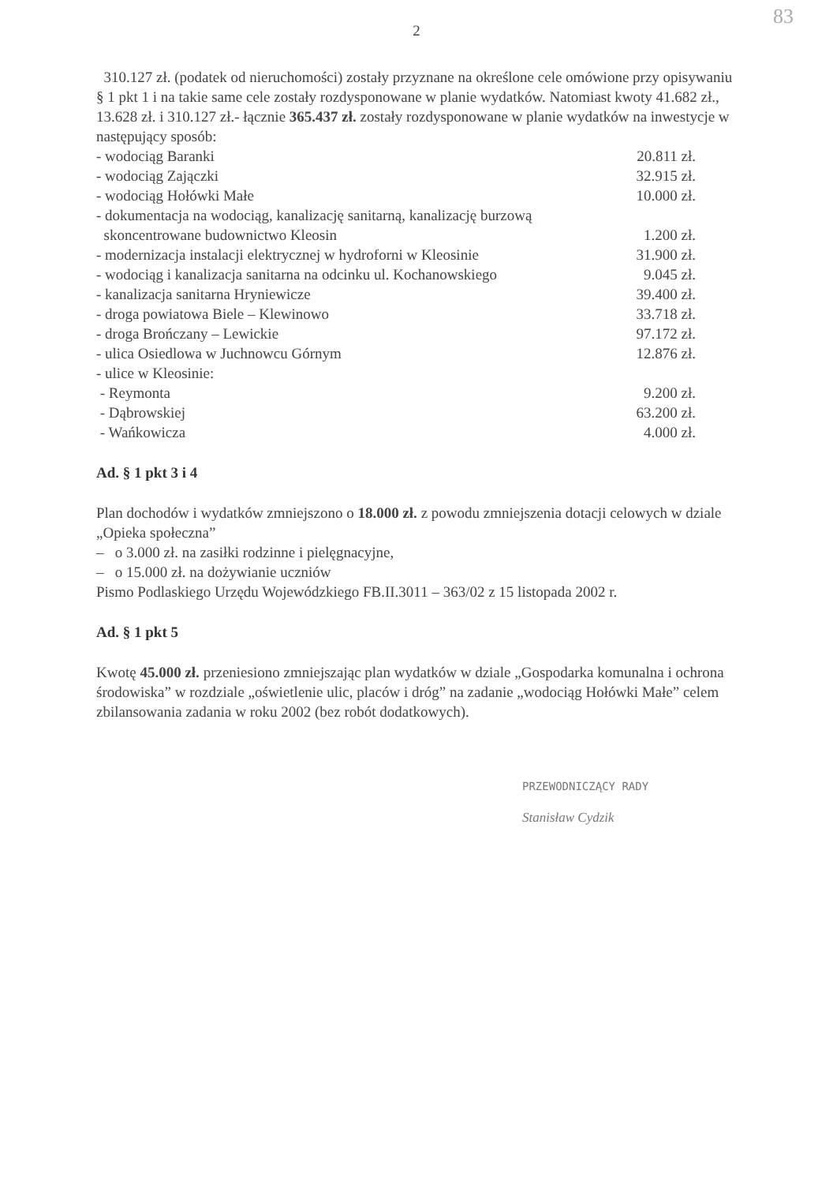2
83
310.127 zł. (podatek od nieruchomości) zostały przyznane na określone cele omówione przy opisywaniu § 1 pkt 1 i na takie same cele zostały rozdysponowane w planie wydatków. Natomiast kwoty 41.682 zł., 13.628 zł. i 310.127 zł.- łącznie 365.437 zł. zostały rozdysponowane w planie wydatków na inwestycje w następujący sposób:
| - wodociąg Baranki | 20.811 zł. |
| - wodociąg Zajączki | 32.915 zł. |
| - wodociąg Hołówki Małe | 10.000 zł. |
| - dokumentacja na wodociąg, kanalizację sanitarną, kanalizację burzową skoncentrowane budownictwo Kleosin | 1.200 zł. |
| - modernizacja instalacji elektrycznej w hydroforni w Kleosinie | 31.900 zł. |
| - wodociąg i kanalizacja sanitarna na odcinku ul. Kochanowskiego | 9.045 zł. |
| - kanalizacja sanitarna Hryniewicze | 39.400 zł. |
| - droga powiatowa Biele – Klewinowo | 33.718 zł. |
| - droga Brończany – Lewickie | 97.172 zł. |
| - ulica Osiedlowa w Juchnowcu Górnym | 12.876 zł. |
| - ulice w Kleosinie: | |
| - Reymonta | 9.200 zł. |
| - Dąbrowskiej | 63.200 zł. |
| - Wańkowicza | 4.000 zł. |
Ad. § 1 pkt 3 i 4
Plan dochodów i wydatków zmniejszono o 18.000 zł. z powodu zmniejszenia dotacji celowych w dziale „Opieka społeczna”
– o 3.000 zł. na zasiłki rodzinne i pielęgnacyjne,
– o 15.000 zł. na dożywianie uczniów
Pismo Podlaskiego Urzędu Wojewódzkiego FB.II.3011 – 363/02 z 15 listopada 2002 r.
Ad. § 1 pkt 5
Kwotę 45.000 zł. przeniesiono zmniejszając plan wydatków w dziale „Gospodarka komunalna i ochrona środowiska” w rozdziale „oświetlenie ulic, placów i dróg” na zadanie „wodociąg Hołówki Małe” celem zbilansowania zadania w roku 2002 (bez robót dodatkowych).
PRZEWODNICZĄCY RADY
Stanisław Cydzik